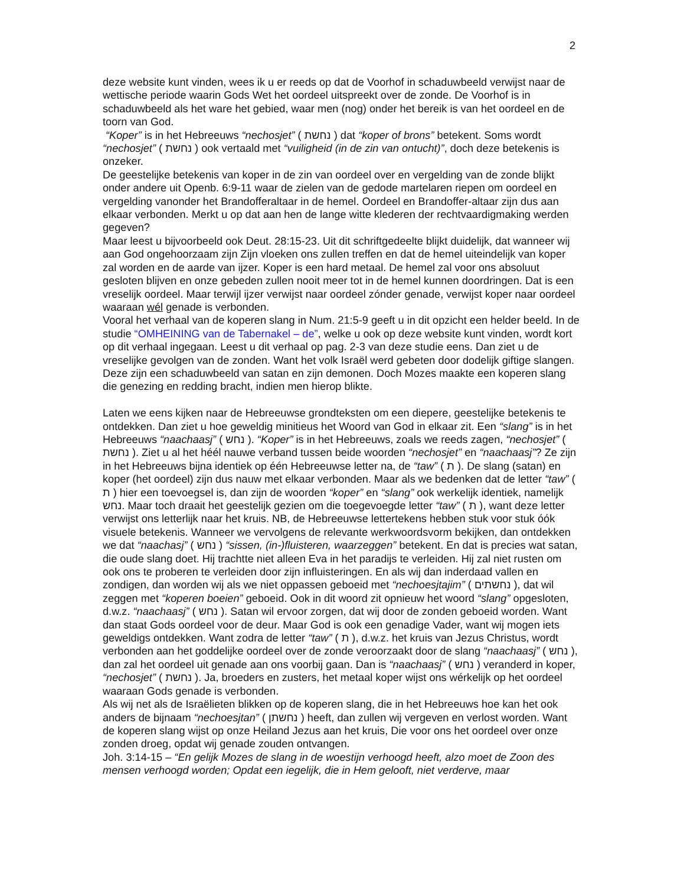2
deze website kunt vinden, wees ik u er reeds op dat de Voorhof in schaduwbeeld verwijst naar de wettische periode waarin Gods Wet het oordeel uitspreekt over de zonde. De Voorhof is in schaduwbeeld als het ware het gebied, waar men (nog) onder het bereik is van het oordeel en de toorn van God.
“Koper” is in het Hebreeuws “nechosjet” ( נחשת ) dat “koper of brons” betekent. Soms wordt “nechosjet” ( נחשת ) ook vertaald met “vuiligheid (in de zin van ontucht)”, doch deze betekenis is onzeker.
De geestelijke betekenis van koper in de zin van oordeel over en vergelding van de zonde blijkt onder andere uit Openb. 6:9-11 waar de zielen van de gedode martelaren riepen om oordeel en vergelding vanonder het Brandofferaltaar in de hemel. Oordeel en Brandoffer-altaar zijn dus aan elkaar verbonden. Merkt u op dat aan hen de lange witte klederen der rechtvaardigmaking werden gegeven?
Maar leest u bijvoorbeeld ook Deut. 28:15-23. Uit dit schriftgedeelte blijkt duidelijk, dat wanneer wij aan God ongehoorzaam zijn Zijn vloeken ons zullen treffen en dat de hemel uiteindelijk van koper zal worden en de aarde van ijzer. Koper is een hard metaal. De hemel zal voor ons absoluut gesloten blijven en onze gebeden zullen nooit meer tot in de hemel kunnen doordringen. Dat is een vreselijk oordeel. Maar terwijl ijzer verwijst naar oordeel zónder genade, verwijst koper naar oordeel waaraan wél genade is verbonden.
Vooral het verhaal van de koperen slang in Num. 21:5-9 geeft u in dit opzicht een helder beeld. In de studie “OMHEINING van de Tabernakel – de”, welke u ook op deze website kunt vinden, wordt kort op dit verhaal ingegaan. Leest u dit verhaal op pag. 2-3 van deze studie eens. Dan ziet u de vreselijke gevolgen van de zonden. Want het volk Israël werd gebeten door dodelijk giftige slangen. Deze zijn een schaduwbeeld van satan en zijn demonen. Doch Mozes maakte een koperen slang die genezing en redding bracht, indien men hierop blikte.
Laten we eens kijken naar de Hebreeuwse grondteksten om een diepere, geestelijke betekenis te ontdekken. Dan ziet u hoe geweldig minitieus het Woord van God in elkaar zit. Een “slang” is in het Hebreeuws “naachaasj” ( נחש ). “Koper” is in het Hebreeuws, zoals we reeds zagen, “nechosjet” ( נחשת ). Ziet u al het héél nauwe verband tussen beide woorden “nechosjet” en “naachaasj”? Ze zijn in het Hebreeuws bijna identiek op één Hebreeuwse letter na, de “taw” ( ת ). De slang (satan) en koper (het oordeel) zijn dus nauw met elkaar verbonden. Maar als we bedenken dat de letter “taw” ( ת ) hier een toevoegsel is, dan zijn de woorden “koper” en “slang” ook werkelijk identiek, namelijk נחש. Maar toch draait het geestelijk gezien om die toegevoegde letter “taw” ( ת ), want deze letter verwijst ons letterlijk naar het kruis. NB, de Hebreeuwse lettertekens hebben stuk voor stuk óók visuele betekenis. Wanneer we vervolgens de relevante werkwoordsvorm bekijken, dan ontdekken we dat “naachasj” ( נחש ) “sissen, (in-)fluisteren, waarzeggen” betekent. En dat is precies wat satan, die oude slang doet. Hij trachtte niet alleen Eva in het paradijs te verleiden. Hij zal niet rusten om ook ons te proberen te verleiden door zijn influisteringen. En als wij dan inderdaad vallen en zondigen, dan worden wij als we niet oppassen geboeid met “nechoesjtajim” ( נחשתים ), dat wil zeggen met “koperen boeien” geboeid. Ook in dit woord zit opnieuw het woord “slang” opgesloten, d.w.z. “naachaasj” ( נחש ). Satan wil ervoor zorgen, dat wij door de zonden geboeid worden. Want dan staat Gods oordeel voor de deur. Maar God is ook een genadige Vader, want wij mogen iets geweldigs ontdekken. Want zodra de letter “taw” ( ת ), d.w.z. het kruis van Jezus Christus, wordt verbonden aan het goddelijke oordeel over de zonde veroorzaakt door de slang “naachaasj” ( נחש ), dan zal het oordeel uit genade aan ons voorbij gaan. Dan is “naachaasj” ( נחש ) veranderd in koper, “nechosjet” ( נחשת ). Ja, broeders en zusters, het metaal koper wijst ons wérkelijk op het oordeel waaraan Gods genade is verbonden.
Als wij net als de Israëlieten blikken op de koperen slang, die in het Hebreeuws hoe kan het ook anders de bijnaam “nechoesjtan” ( נחשתן ) heeft, dan zullen wij vergeven en verlost worden. Want de koperen slang wijst op onze Heiland Jezus aan het kruis, Die voor ons het oordeel over onze zonden droeg, opdat wij genade zouden ontvangen.
Joh. 3:14-15 – “En gelijk Mozes de slang in de woestijn verhoogd heeft, alzo moet de Zoon des mensen verhoogd worden; Opdat een iegelijk, die in Hem gelooft, niet verderve, maar